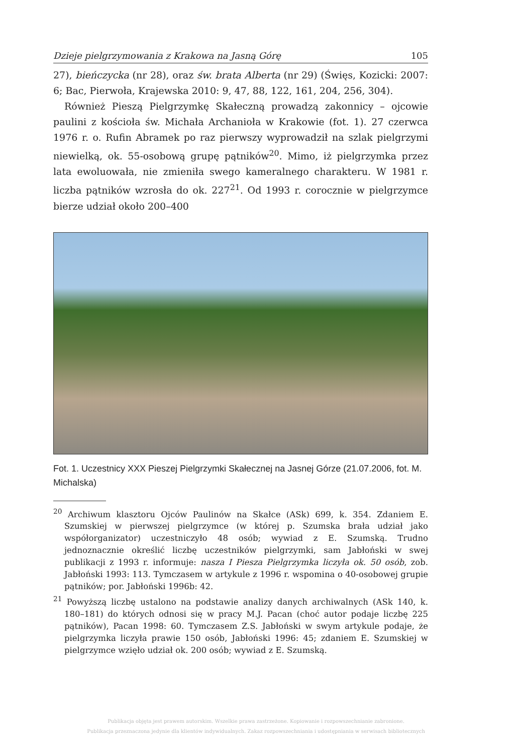Dzieje pielgrzymowania z Krakowa na Jasną Górę 105
27), bieńczycka (nr 28), oraz św. brata Alberta (nr 29) (Święs, Kozicki: 2007: 6; Bac, Pierwoła, Krajewska 2010: 9, 47, 88, 122, 161, 204, 256, 304).
Również Pieszą Pielgrzymkę Skałeczną prowadzą zakonnicy – ojcowie paulini z kościoła św. Michała Archanioła w Krakowie (fot. 1). 27 czerwca 1976 r. o. Rufin Abramek po raz pierwszy wyprowadził na szlak pielgrzymi niewielką, ok. 55-osobową grupę pątników<sup>20</sup>. Mimo, iż pielgrzymka przez lata ewoluowała, nie zmieniła swego kameralnego charakteru. W 1981 r. liczba pątników wzrosła do ok. 227<sup>21</sup>. Od 1993 r. corocznie w pielgrzymce bierze udział około 200–400
Fot. 1. Uczestnicy XXX Pieszej Pielgrzymki Skałecznej na Jasnej Górze (21.07.2006, fot. M. Michalska)
<sup>20</sup> Archiwum klasztoru Ojców Paulinów na Skałce (ASk) 699, k. 354. Zdaniem E. Szumskiej w pierwszej pielgrzymce (w której p. Szumska brała udział jako współorganizator) uczestniczyło 48 osób; wywiad z E. Szumską. Trudno jednoznacznie określić liczbę uczestników pielgrzymki, sam Jabłoński w swej publikacji z 1993 r. informuje: nasza I Piesza Pielgrzymka liczyła ok. 50 osób, zob. Jabłoński 1993: 113. Tymczasem w artykule z 1996 r. wspomina o 40-osobowej grupie pątników; por. Jabłoński 1996b: 42.
<sup>21</sup> Powyższą liczbę ustalono na podstawie analizy danych archiwalnych (ASk 140, k. 180–181) do których odnosi się w pracy M.J. Pacan (choć autor podaje liczbę 225 pątników), Pacan 1998: 60. Tymczasem Z.S. Jabłoński w swym artykule podaje, że pielgrzymka liczyła prawie 150 osób, Jabłoński 1996: 45; zdaniem E. Szumskiej w pielgrzymce wzięło udział ok. 200 osób; wywiad z E. Szumską.
Publikacja objęta jest prawem autorskim. Wszelkie prawa zastrzeżone. Kopiowanie i rozpowszechnianie zabronione.
Publikacja przeznaczona jedynie dla klientów indywidualnych. Zakaz rozpowszechniania i udostępniania w serwisach bibliotecznych